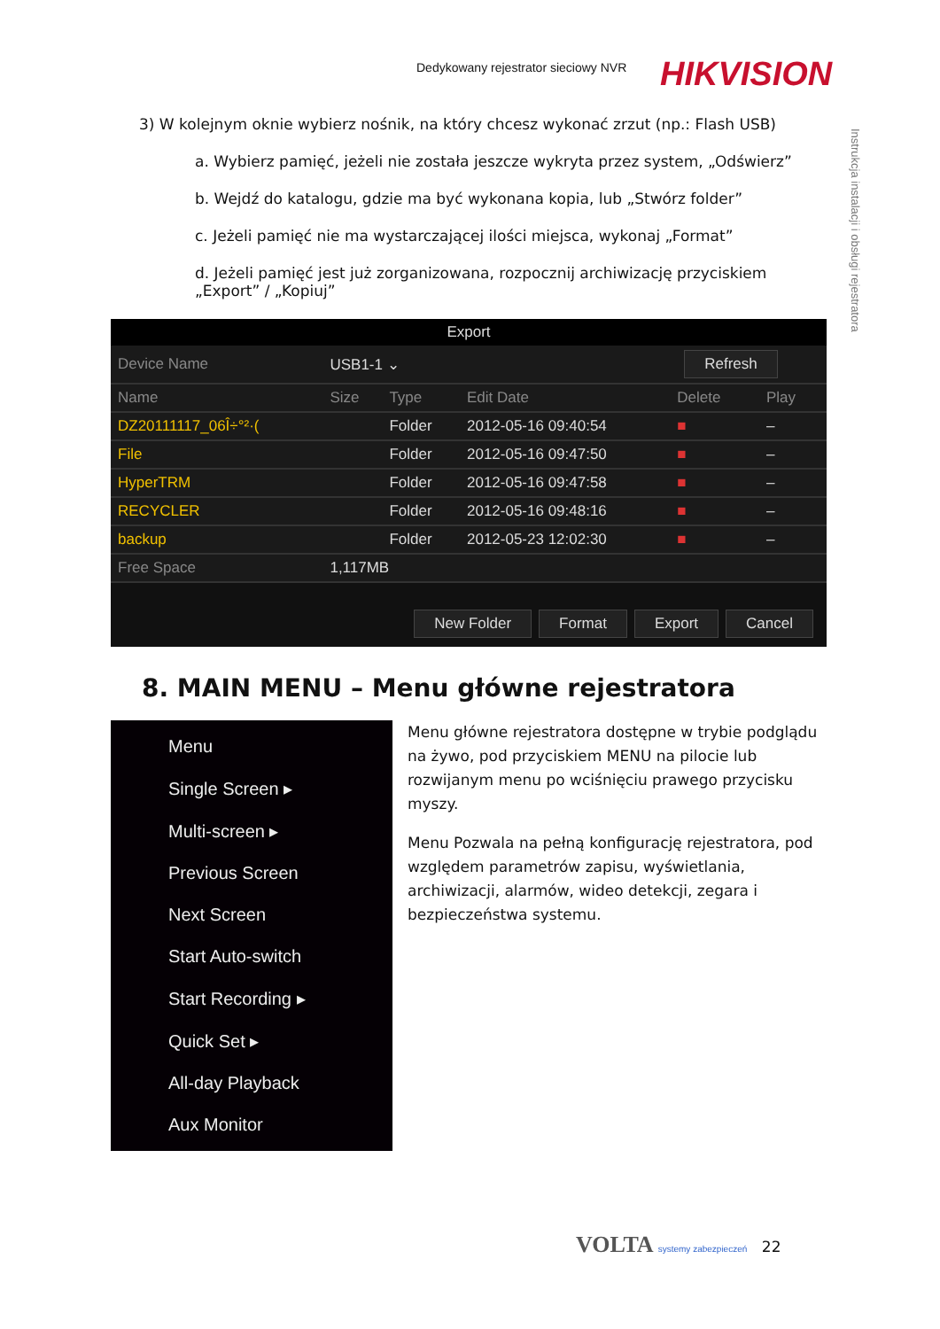Dedykowany rejestrator sieciowy NVR
HIKVISION
Instrukcja instalacji i obsługi rejestratora
3) W kolejnym oknie wybierz nośnik, na który chcesz wykonać zrzut (np.: Flash USB)
a. Wybierz pamięć, jeżeli nie została jeszcze wykryta przez system, „Odświerz”
b. Wejdź do katalogu, gdzie ma być wykonana kopia, lub „Stwórz folder”
c. Jeżeli pamięć nie ma wystarczającej ilości miejsca, wykonaj „Format”
d. Jeżeli pamięć jest już zorganizowana, rozpocznij archiwizację przyciskiem
„Export” / „Kopiuj”
Export
| Device Name | USB1-1 ⌄ | | | Refresh | |
| Name | Size | Type | Edit Date | Delete | Play |
| DZ20111117_06Î÷°²·( | | Folder | 2012-05-16 09:40:54 | ■ | – |
| File | | Folder | 2012-05-16 09:47:50 | ■ | – |
| HyperTRM | | Folder | 2012-05-16 09:47:58 | ■ | – |
| RECYCLER | | Folder | 2012-05-16 09:48:16 | ■ | – |
| backup | | Folder | 2012-05-23 12:02:30 | ■ | – |
| Free Space | 1,117MB | | | | |
New Folder Format Export Cancel
8. MAIN MENU – Menu główne rejestratora
Menu
Single Screen ▸
Multi-screen ▸
Previous Screen
Next Screen
Start Auto-switch
Start Recording ▸
Quick Set ▸
All-day Playback
Aux Monitor
Menu główne rejestratora dostępne w trybie podglądu na żywo, pod przyciskiem MENU na pilocie lub rozwijanym menu po wciśnięciu prawego przycisku myszy.
Menu Pozwala na pełną konfigurację rejestratora, pod względem parametrów zapisu, wyświetlania, archiwizacji, alarmów, wideo detekcji, zegara i bezpieczeństwa systemu.
VOLTA systemy zabezpieczeń 22